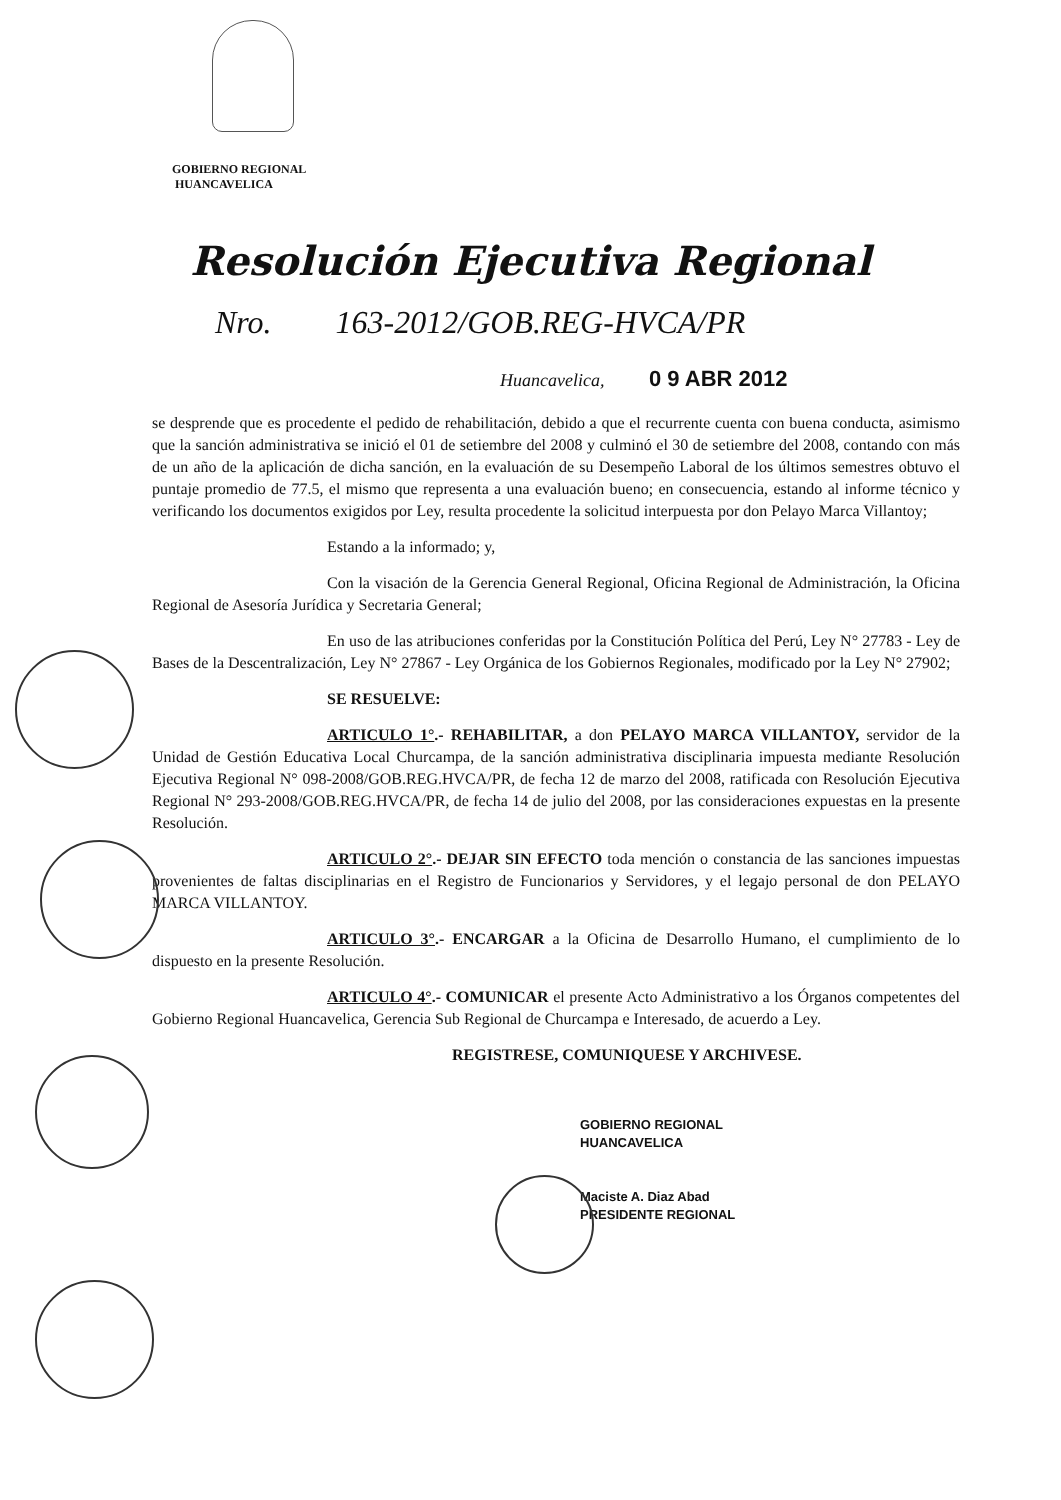GOBIERNO REGIONAL
HUANCAVELICA
Resolución Ejecutiva Regional
Nro. 163-2012/GOB.REG-HVCA/PR
Huancavelica, 0 9 ABR 2012
se desprende que es procedente el pedido de rehabilitación, debido a que el recurrente cuenta con buena conducta, asimismo que la sanción administrativa se inició el 01 de setiembre del 2008 y culminó el 30 de setiembre del 2008, contando con más de un año de la aplicación de dicha sanción, en la evaluación de su Desempeño Laboral de los últimos semestres obtuvo el puntaje promedio de 77.5, el mismo que representa a una evaluación bueno; en consecuencia, estando al informe técnico y verificando los documentos exigidos por Ley, resulta procedente la solicitud interpuesta por don Pelayo Marca Villantoy;
Estando a la informado; y,
Con la visación de la Gerencia General Regional, Oficina Regional de Administración, la Oficina Regional de Asesoría Jurídica y Secretaria General;
En uso de las atribuciones conferidas por la Constitución Política del Perú, Ley N° 27783 - Ley de Bases de la Descentralización, Ley N° 27867 - Ley Orgánica de los Gobiernos Regionales, modificado por la Ley N° 27902;
SE RESUELVE:
ARTICULO 1°.- REHABILITAR, a don PELAYO MARCA VILLANTOY, servidor de la Unidad de Gestión Educativa Local Churcampa, de la sanción administrativa disciplinaria impuesta mediante Resolución Ejecutiva Regional N° 098-2008/GOB.REG.HVCA/PR, de fecha 12 de marzo del 2008, ratificada con Resolución Ejecutiva Regional N° 293-2008/GOB.REG.HVCA/PR, de fecha 14 de julio del 2008, por las consideraciones expuestas en la presente Resolución.
ARTICULO 2°.- DEJAR SIN EFECTO toda mención o constancia de las sanciones impuestas provenientes de faltas disciplinarias en el Registro de Funcionarios y Servidores, y el legajo personal de don PELAYO MARCA VILLANTOY.
ARTICULO 3°.- ENCARGAR a la Oficina de Desarrollo Humano, el cumplimiento de lo dispuesto en la presente Resolución.
ARTICULO 4°.- COMUNICAR el presente Acto Administrativo a los Órganos competentes del Gobierno Regional Huancavelica, Gerencia Sub Regional de Churcampa e Interesado, de acuerdo a Ley.
REGISTRESE, COMUNIQUESE Y ARCHIVESE.
GOBIERNO REGIONAL
HUANCAVELICA
Maciste A. Diaz Abad
PRESIDENTE REGIONAL